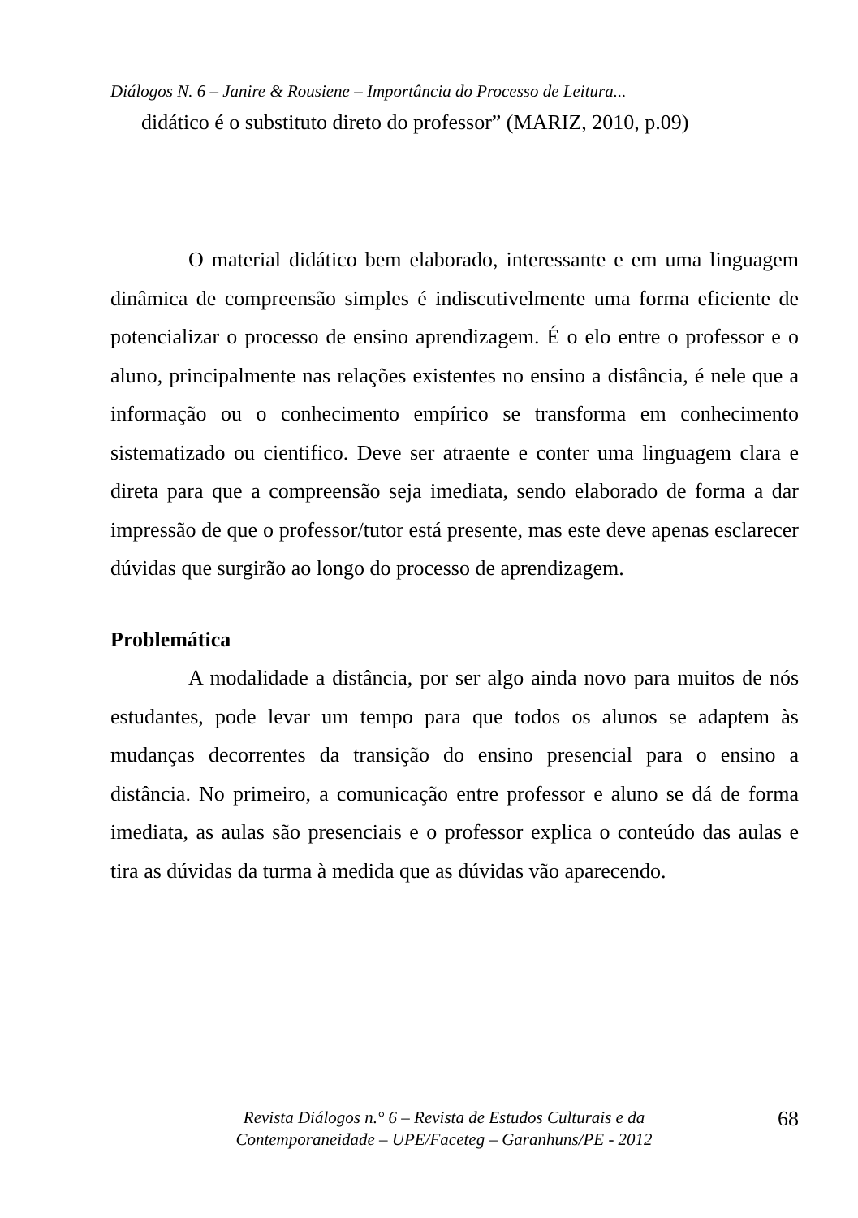Diálogos N. 6 – Janire & Rousiene – Importância do Processo de Leitura...
didático é o substituto direto do professor” (MARIZ, 2010, p.09)
O material didático bem elaborado, interessante e em uma linguagem dinâmica de compreensão simples é indiscutivelmente uma forma eficiente de potencializar o processo de ensino aprendizagem. É o elo entre o professor e o aluno, principalmente nas relações existentes no ensino a distância, é nele que a informação ou o conhecimento empírico se transforma em conhecimento sistematizado ou cientifico. Deve ser atraente e conter uma linguagem clara e direta para que a compreensão seja imediata, sendo elaborado de forma a dar impressão de que o professor/tutor está presente, mas este deve apenas esclarecer dúvidas que surgirão ao longo do processo de aprendizagem.
Problemática
A modalidade a distância, por ser algo ainda novo para muitos de nós estudantes, pode levar um tempo para que todos os alunos se adaptem às mudanças decorrentes da transição do ensino presencial para o ensino a distância. No primeiro, a comunicação entre professor e aluno se dá de forma imediata, as aulas são presenciais e o professor explica o conteúdo das aulas e tira as dúvidas da turma à medida que as dúvidas vão aparecendo.
Revista Diálogos n.° 6 – Revista de Estudos Culturais e da
Contemporaneidade – UPE/Faceteg – Garanhuns/PE - 2012
68